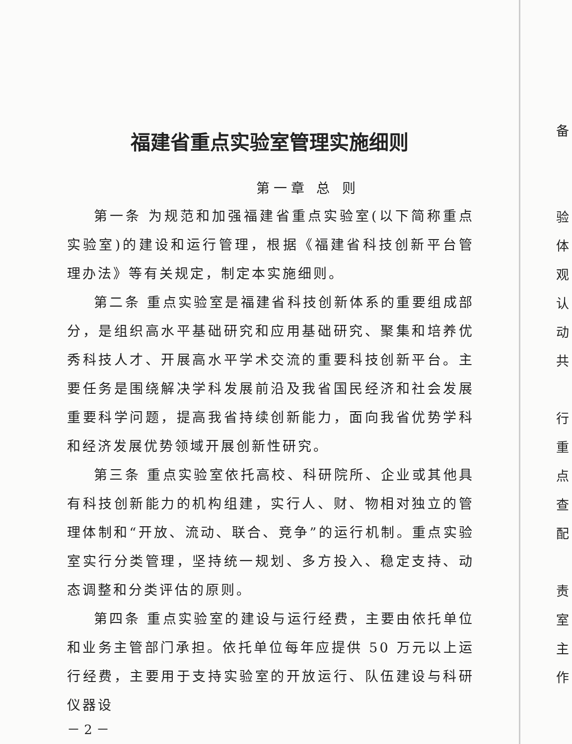福建省重点实验室管理实施细则
第一章 总 则
第一条 为规范和加强福建省重点实验室(以下简称重点实验室)的建设和运行管理，根据《福建省科技创新平台管理办法》等有关规定，制定本实施细则。
第二条 重点实验室是福建省科技创新体系的重要组成部分，是组织高水平基础研究和应用基础研究、聚集和培养优秀科技人才、开展高水平学术交流的重要科技创新平台。主要任务是围绕解决学科发展前沿及我省国民经济和社会发展重要科学问题，提高我省持续创新能力，面向我省优势学科和经济发展优势领域开展创新性研究。
第三条 重点实验室依托高校、科研院所、企业或其他具有科技创新能力的机构组建，实行人、财、物相对独立的管理体制和“开放、流动、联合、竞争”的运行机制。重点实验室实行分类管理，坚持统一规划、多方投入、稳定支持、动态调整和分类评估的原则。
第四条 重点实验室的建设与运行经费，主要由依托单位和业务主管部门承担。依托单位每年应提供 50 万元以上运行经费，主要用于支持实验室的开放运行、队伍建设与科研仪器设
－ 2 －
备
验
体
观
认
动
共
行
重
点
查
配
责
室
主
作